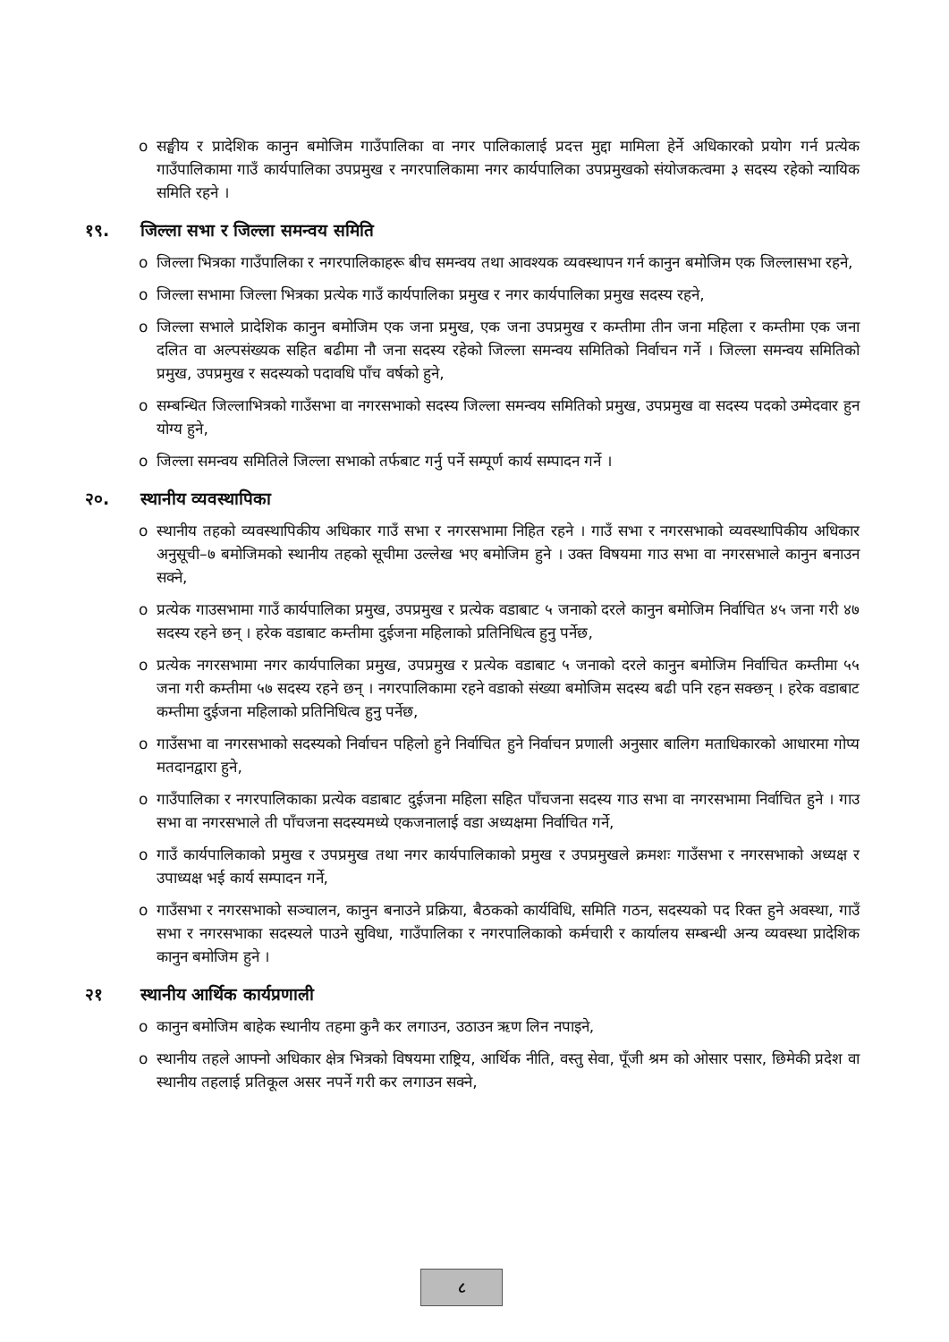o सङ्घीय र प्रादेशिक कानुन बमोजिम गाउँपालिका वा नगर पालिकालाई प्रदत्त मुद्दा मामिला हेर्ने अधिकारको प्रयोग गर्न प्रत्येक गाउँपालिकामा गाउँ कार्यपालिका उपप्रमुख र नगरपालिकामा नगर कार्यपालिका उपप्रमुखको संयोजकत्वमा ३ सदस्य रहेको न्यायिक समिति रहने ।
१९. जिल्ला सभा र जिल्ला समन्वय समिति
o जिल्ला भित्रका गाउँपालिका र नगरपालिकाहरू बीच समन्वय तथा आवश्यक व्यवस्थापन गर्न कानुन बमोजिम एक जिल्लासभा रहने,
o जिल्ला सभामा जिल्ला भित्रका प्रत्येक गाउँ कार्यपालिका प्रमुख र नगर कार्यपालिका प्रमुख सदस्य रहने,
o जिल्ला सभाले प्रादेशिक कानुन बमोजिम एक जना प्रमुख, एक जना उपप्रमुख र कम्तीमा तीन जना महिला र कम्तीमा एक जना दलित वा अल्पसंख्यक सहित बढीमा नौ जना सदस्य रहेको जिल्ला समन्वय समितिको निर्वाचन गर्ने । जिल्ला समन्वय समितिको प्रमुख, उपप्रमुख र सदस्यको पदावधि पाँच वर्षको हुने,
o सम्बन्धित जिल्लाभित्रको गाउँसभा वा नगरसभाको सदस्य जिल्ला समन्वय समितिको प्रमुख, उपप्रमुख वा सदस्य पदको उम्मेदवार हुन योग्य हुने,
o जिल्ला समन्वय समितिले जिल्ला सभाको तर्फबाट गर्नु पर्ने सम्पूर्ण कार्य सम्पादन गर्ने ।
२०. स्थानीय व्यवस्थापिका
o स्थानीय तहको व्यवस्थापिकीय अधिकार गाउँ सभा र नगरसभामा निहित रहने । गाउँ सभा र नगरसभाको व्यवस्थापिकीय अधिकार अनुसूची–७ बमोजिमको स्थानीय तहको सूचीमा उल्लेख भए बमोजिम हुने । उक्त विषयमा गाउ सभा वा नगरसभाले कानुन बनाउन सक्ने,
o प्रत्येक गाउसभामा गाउँ कार्यपालिका प्रमुख, उपप्रमुख र प्रत्येक वडाबाट ५ जनाको दरले कानुन बमोजिम निर्वाचित ४५ जना गरी ४७ सदस्य रहने छन् । हरेक वडाबाट कम्तीमा दुईजना महिलाको प्रतिनिधित्व हुनु पर्नेछ,
o प्रत्येक नगरसभामा नगर कार्यपालिका प्रमुख, उपप्रमुख र प्रत्येक वडाबाट ५ जनाको दरले कानुन बमोजिम निर्वाचित कम्तीमा ५५ जना गरी कम्तीमा ५७ सदस्य रहने छन् । नगरपालिकामा रहने वडाको संख्या बमोजिम सदस्य बढी पनि रहन सक्छन् । हरेक वडाबाट कम्तीमा दुईजना महिलाको प्रतिनिधित्व हुनु पर्नेछ,
o गाउँसभा वा नगरसभाको सदस्यको निर्वाचन पहिलो हुने निर्वाचित हुने निर्वाचन प्रणाली अनुसार बालिग मताधिकारको आधारमा गोप्य मतदानद्वारा हुने,
o गाउँपालिका र नगरपालिकाका प्रत्येक वडाबाट दुईजना महिला सहित पाँचजना सदस्य गाउ सभा वा नगरसभामा निर्वाचित हुने । गाउ सभा वा नगरसभाले ती पाँचजना सदस्यमध्ये एकजनालाई वडा अध्यक्षमा निर्वाचित गर्ने,
o गाउँ कार्यपालिकाको प्रमुख र उपप्रमुख तथा नगर कार्यपालिकाको प्रमुख र उपप्रमुखले क्रमशः गाउँसभा र नगरसभाको अध्यक्ष र उपाध्यक्ष भई कार्य सम्पादन गर्ने,
o गाउँसभा र नगरसभाको सञ्चालन, कानुन बनाउने प्रक्रिया, बैठकको कार्यविधि, समिति गठन, सदस्यको पद रिक्त हुने अवस्था, गाउँ सभा र नगरसभाका सदस्यले पाउने सुविधा, गाउँपालिका र नगरपालिकाको कर्मचारी र कार्यालय सम्बन्धी अन्य व्यवस्था प्रादेशिक कानुन बमोजिम हुने ।
२१ स्थानीय आर्थिक कार्यप्रणाली
o कानुन बमोजिम बाहेक स्थानीय तहमा कुनै कर लगाउन, उठाउन ऋण लिन नपाइने,
o स्थानीय तहले आफ्नो अधिकार क्षेत्र भित्रको विषयमा राष्ट्रिय, आर्थिक नीति, वस्तु सेवा, पूँजी श्रम को ओसार पसार, छिमेकी प्रदेश वा स्थानीय तहलाई प्रतिकूल असर नपर्ने गरी कर लगाउन सक्ने,
८